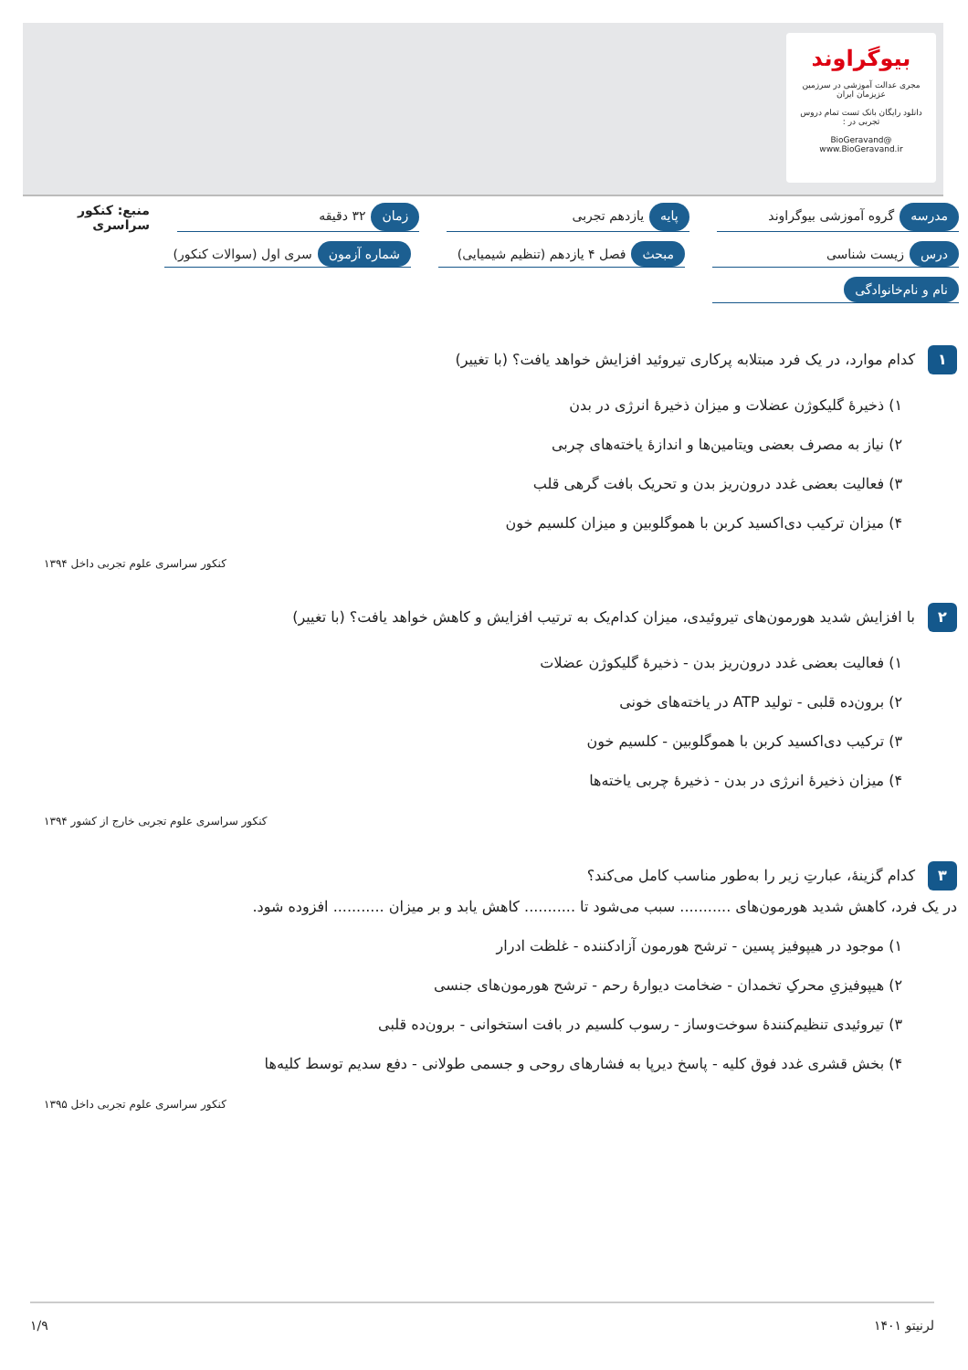بیوگراوند
مجری عدالت آموزشی در سرزمین عزیزمان ایران
دانلود رایگان بانک تست تمام دروس تجربی در :
@BioGeravand
www.BioGeravand.ir
مدرسه گروه آموزشی بیوگراوند پایه یازدهم تجربی زمان ۳۲ دقیقه
منبع: کنکور سراسری
درس زیست شناسی مبحث فصل ۴ یازدهم (تنظیم شیمیایی)
شماره آزمون سری اول (سوالات کنکور)
نام و نام‌خانوادگی
۱ کدام موارد، در یک فرد مبتلابه پرکاری تیروئید افزایش خواهد یافت؟ (با تغییر)
۱) ذخیرهٔ گلیکوژن عضلات و میزان ذخیرهٔ انرژی در بدن
۲) نیاز به مصرف بعضی ویتامین‌ها و اندازهٔ یاخته‌های چربی
۳) فعالیت بعضی غدد درون‌ریز بدن و تحریک بافت گرهی قلب
۴) میزان ترکیب دی‌اکسید کربن با هموگلوبین و میزان کلسیم خون
کنکور سراسری علوم تجربی داخل ۱۳۹۴
۲ با افزایش شدید هورمون‌های تیروئیدی، میزان کدام‌یک به ترتیب افزایش و کاهش خواهد یافت؟ (با تغییر)
۱) فعالیت بعضی غدد درون‌ریز بدن - ذخیرهٔ گلیکوژن عضلات
۲) برون‌ده قلبی - تولید ATP در یاخته‌های خونی
۳) ترکیب دی‌اکسید کربن با هموگلوبین - کلسیم خون
۴) میزان ذخیرهٔ انرژی در بدن - ذخیرهٔ چربی یاخته‌ها
کنکور سراسری علوم تجربی خارج از کشور ۱۳۹۴
۳ کدام گزینهٔ، عبارتِ زیر را به‌طور مناسب کامل می‌کند؟
در یک فرد، کاهش شدید هورمون‌های ........... سبب می‌شود تا ........... کاهش یابد و بر میزان ........... افزوده شود.
۱) موجود در هیپوفیز پسین - ترشح هورمون آزادکننده - غلظت ادرار
۲) هیپوفیزیِ محرکِ تخمدان - ضخامت دیوارهٔ رحم - ترشح هورمون‌های جنسی
۳) تیروئیدی تنظیم‌کنندهٔ سوخت‌وساز - رسوب کلسیم در بافت استخوانی - برون‌ده قلبی
۴) بخش قشری غدد فوق کلیه - پاسخ دیرپا به فشارهای روحی و جسمی طولانی - دفع سدیم توسط کلیه‌ها
کنکور سراسری علوم تجربی داخل ۱۳۹۵
لرنیتو ۱۴۰۱ ۱/۹